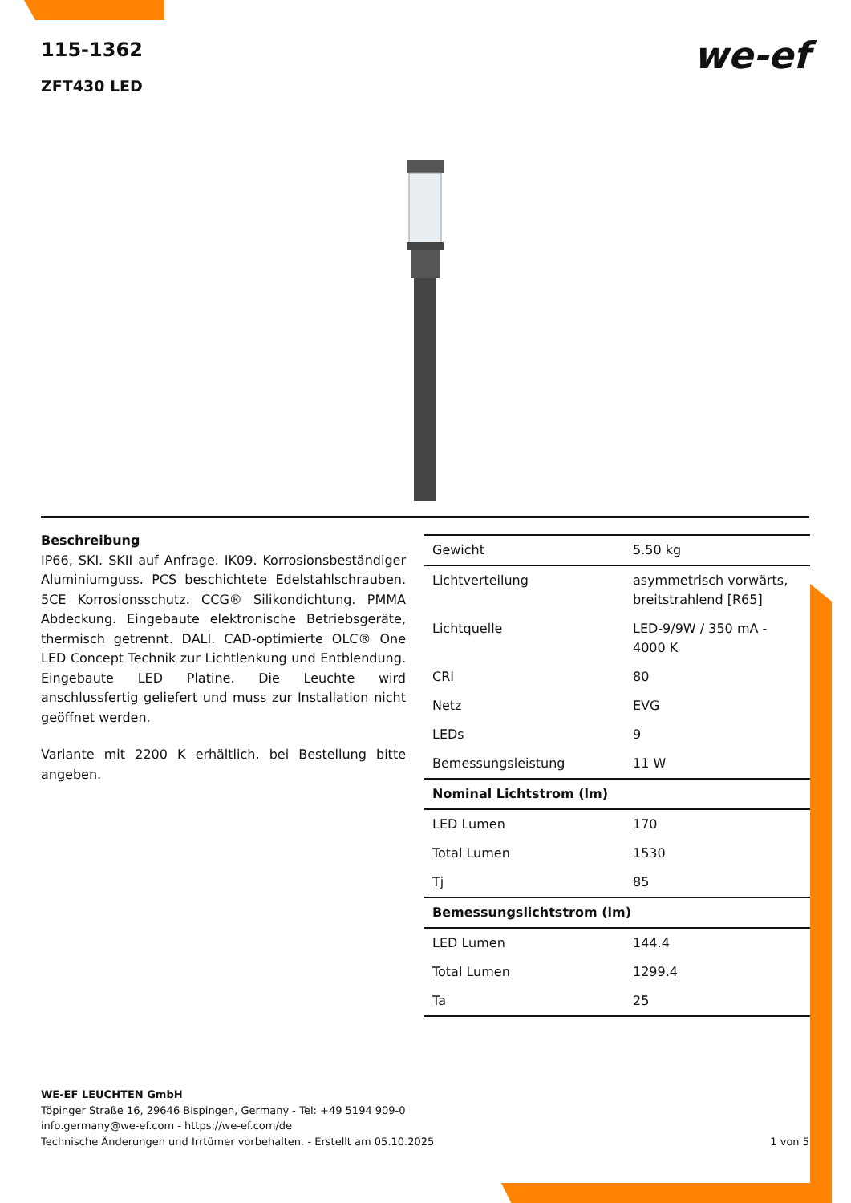115-1362
ZFT430 LED
we-ef
Beschreibung
IP66, SKI. SKII auf Anfrage. IK09. Korrosionsbeständiger Aluminiumguss. PCS beschichtete Edelstahlschrauben. 5CE Korrosionsschutz. CCG® Silikondichtung. PMMA Abdeckung. Eingebaute elektronische Betriebsgeräte, thermisch getrennt. DALI. CAD-optimierte OLC® One LED Concept Technik zur Lichtlenkung und Entblendung. Eingebaute LED Platine. Die Leuchte wird anschlussfertig geliefert und muss zur Installation nicht geöffnet werden.
Variante mit 2200 K erhältlich, bei Bestellung bitte angeben.
| Gewicht | 5.50 kg |
| Lichtverteilung | asymmetrisch vorwärts, breitstrahlend [R65] |
| Lichtquelle | LED-9/9W / 350 mA - 4000 K |
| CRI | 80 |
| Netz | EVG |
| LEDs | 9 |
| Bemessungsleistung | 11 W |
| Nominal Lichtstrom (lm) | |
| LED Lumen | 170 |
| Total Lumen | 1530 |
| Tj | 85 |
| Bemessungslichtstrom (lm) | |
| LED Lumen | 144.4 |
| Total Lumen | 1299.4 |
| Ta | 25 |
WE-EF LEUCHTEN GmbH
Töpinger Straße 16, 29646 Bispingen, Germany - Tel: +49 5194 909-0
info.germany@we-ef.com - https://we-ef.com/de
Technische Änderungen und Irrtümer vorbehalten. - Erstellt am 05.10.2025 1 von 5